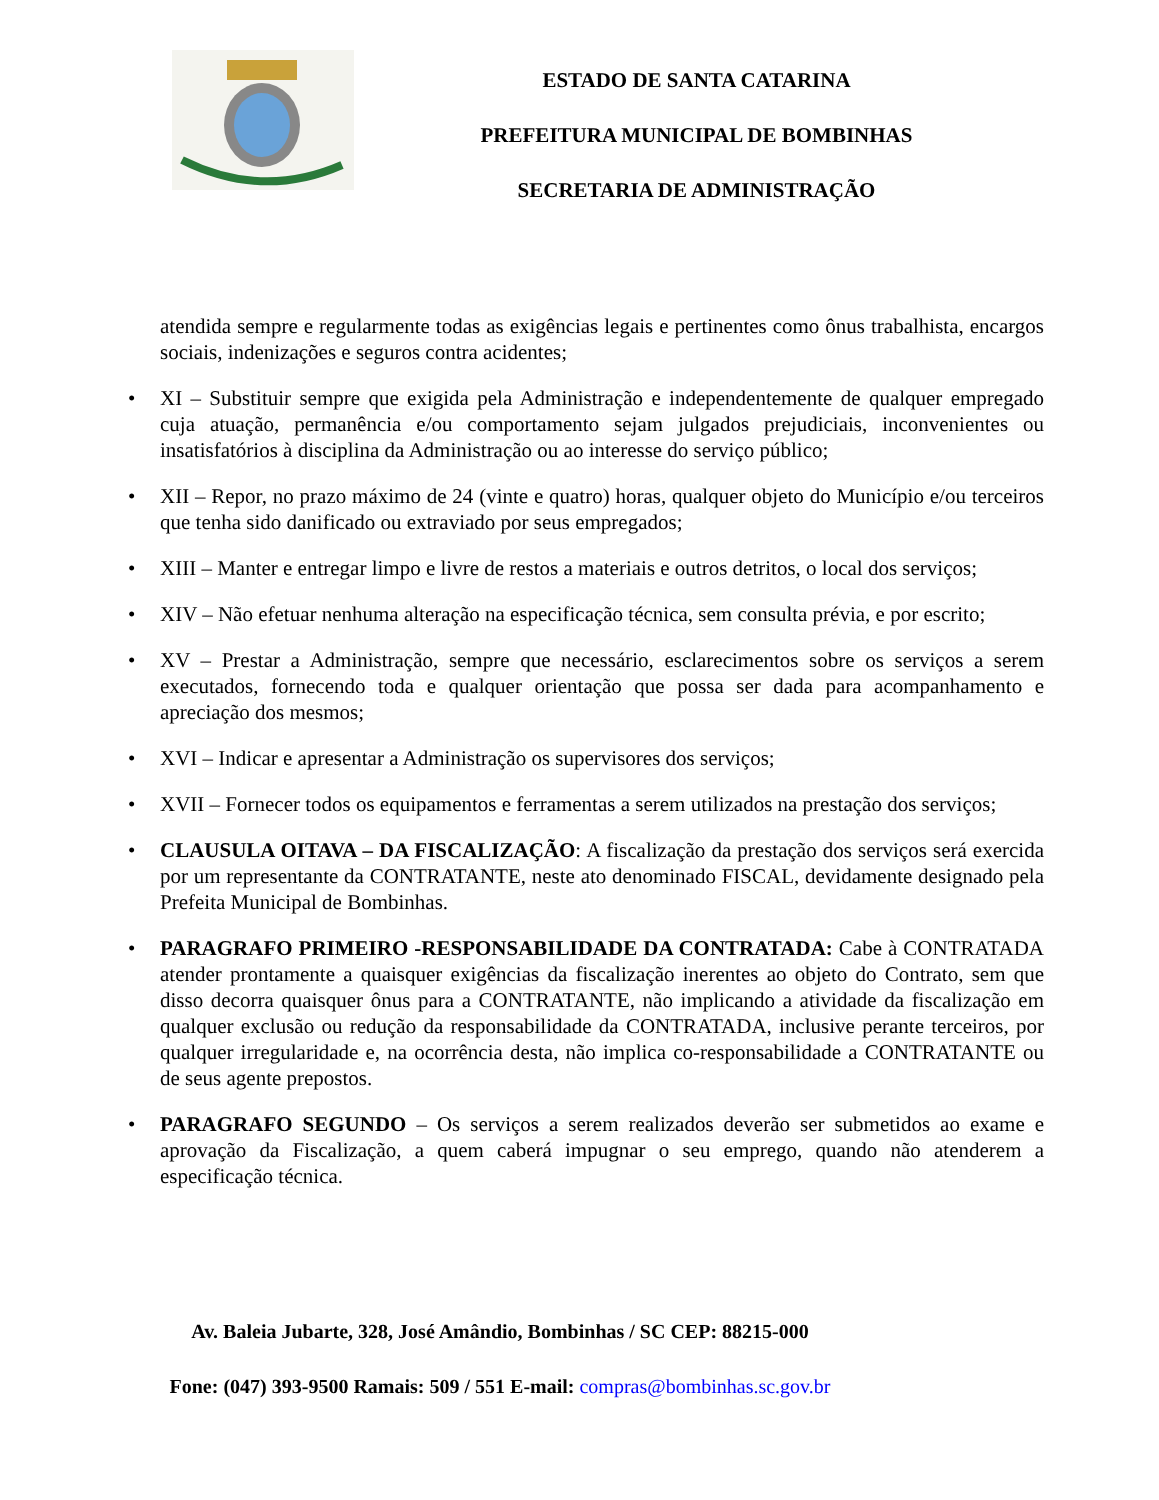ESTADO DE SANTA CATARINA
PREFEITURA MUNICIPAL DE BOMBINHAS
SECRETARIA DE ADMINISTRAÇÃO
atendida sempre e regularmente todas as exigências legais e pertinentes como ônus trabalhista, encargos sociais, indenizações e seguros contra acidentes;
• XI – Substituir sempre que exigida pela Administração e independentemente de qualquer empregado cuja atuação, permanência e/ou comportamento sejam julgados prejudiciais, inconvenientes ou insatisfatórios à disciplina da Administração ou ao interesse do serviço público;
• XII – Repor, no prazo máximo de 24 (vinte e quatro) horas, qualquer objeto do Município e/ou terceiros que tenha sido danificado ou extraviado por seus empregados;
• XIII – Manter e entregar limpo e livre de restos a materiais e outros detritos, o local dos serviços;
• XIV – Não efetuar nenhuma alteração na especificação técnica, sem consulta prévia, e por escrito;
• XV – Prestar a Administração, sempre que necessário, esclarecimentos sobre os serviços a serem executados, fornecendo toda e qualquer orientação que possa ser dada para acompanhamento e apreciação dos mesmos;
• XVI – Indicar e apresentar a Administração os supervisores dos serviços;
• XVII – Fornecer todos os equipamentos e ferramentas a serem utilizados na prestação dos serviços;
• CLAUSULA OITAVA – DA FISCALIZAÇÃO: A fiscalização da prestação dos serviços será exercida por um representante da CONTRATANTE, neste ato denominado FISCAL, devidamente designado pela Prefeita Municipal de Bombinhas.
• PARAGRAFO PRIMEIRO -RESPONSABILIDADE DA CONTRATADA: Cabe à CONTRATADA atender prontamente a quaisquer exigências da fiscalização inerentes ao objeto do Contrato, sem que disso decorra quaisquer ônus para a CONTRATANTE, não implicando a atividade da fiscalização em qualquer exclusão ou redução da responsabilidade da CONTRATADA, inclusive perante terceiros, por qualquer irregularidade e, na ocorrência desta, não implica co-responsabilidade a CONTRATANTE ou de seus agente prepostos.
• PARAGRAFO SEGUNDO – Os serviços a serem realizados deverão ser submetidos ao exame e aprovação da Fiscalização, a quem caberá impugnar o seu emprego, quando não atenderem a especificação técnica.
Av. Baleia Jubarte, 328, José Amândio, Bombinhas / SC CEP: 88215-000
Fone: (047) 393-9500 Ramais: 509 / 551 E-mail: compras@bombinhas.sc.gov.br